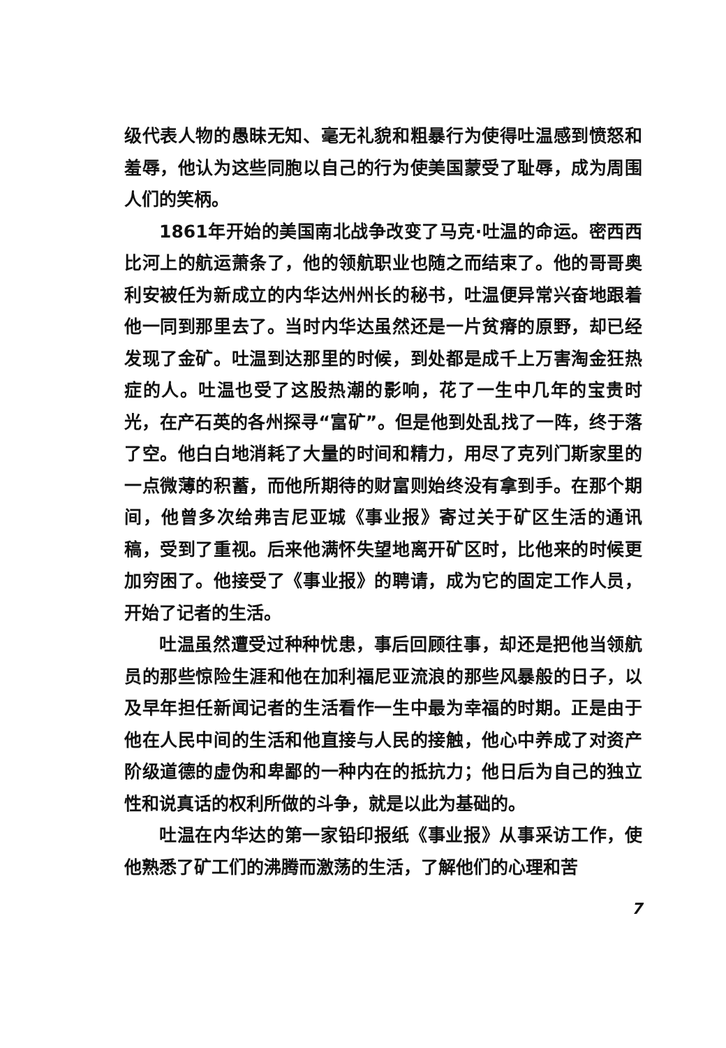级代表人物的愚昧无知、毫无礼貌和粗暴行为使得吐温感到愤怒和羞辱，他认为这些同胞以自己的行为使美国蒙受了耻辱，成为周围人们的笑柄。
1861年开始的美国南北战争改变了马克·吐温的命运。密西西比河上的航运萧条了，他的领航职业也随之而结束了。他的哥哥奥利安被任为新成立的内华达州州长的秘书，吐温便异常兴奋地跟着他一同到那里去了。当时内华达虽然还是一片贫瘠的原野，却已经发现了金矿。吐温到达那里的时候，到处都是成千上万害淘金狂热症的人。吐温也受了这股热潮的影响，花了一生中几年的宝贵时光，在产石英的各州探寻“富矿”。但是他到处乱找了一阵，终于落了空。他白白地消耗了大量的时间和精力，用尽了克列门斯家里的一点微薄的积蓄，而他所期待的财富则始终没有拿到手。在那个期间，他曾多次给弗吉尼亚城《事业报》寄过关于矿区生活的通讯稿，受到了重视。后来他满怀失望地离开矿区时，比他来的时候更加穷困了。他接受了《事业报》的聘请，成为它的固定工作人员，开始了记者的生活。
吐温虽然遭受过种种忧患，事后回顾往事，却还是把他当领航员的那些惊险生涯和他在加利福尼亚流浪的那些风暴般的日子，以及早年担任新闻记者的生活看作一生中最为幸福的时期。正是由于他在人民中间的生活和他直接与人民的接触，他心中养成了对资产阶级道德的虚伪和卑鄙的一种内在的抵抗力；他日后为自己的独立性和说真话的权利所做的斗争，就是以此为基础的。
吐温在内华达的第一家铅印报纸《事业报》从事采访工作，使他熟悉了矿工们的沸腾而激荡的生活，了解他们的心理和苦
7